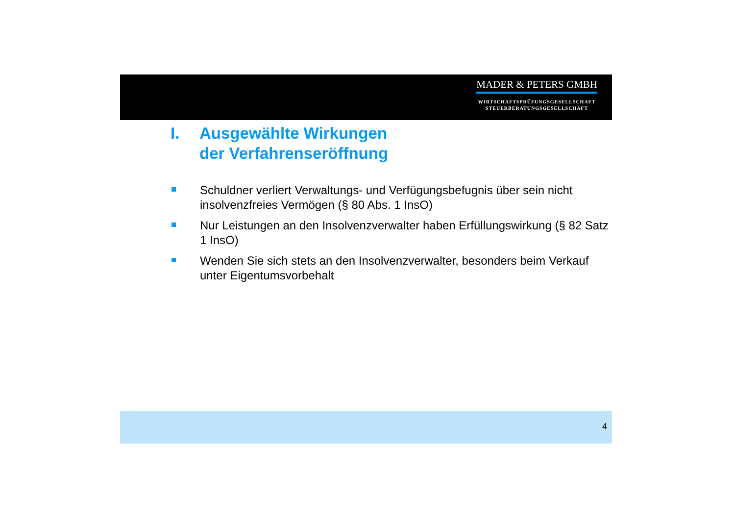MADER & PETERS GMBH
WIRTSCHAFTSPRÜFUNGSGESELLSCHAFT
STEUERBERATUNGSGESELLSCHAFT
I. Ausgewählte Wirkungen
der Verfahrenseröffnung
Schuldner verliert Verwaltungs- und Verfügungsbefugnis über sein nicht insolvenzfreies Vermögen (§ 80 Abs. 1 InsO)
Nur Leistungen an den Insolvenzverwalter haben Erfüllungswirkung (§ 82 Satz 1 InsO)
Wenden Sie sich stets an den Insolvenzverwalter, besonders beim Verkauf unter Eigentumsvorbehalt
4